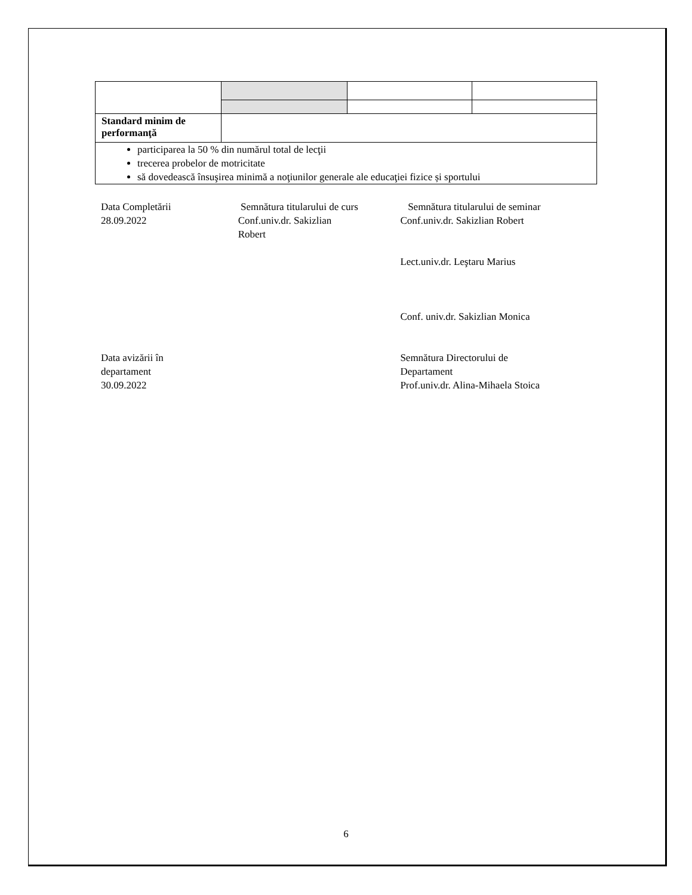| Standard minim de performanţă | | | |
| participarea la 50 % din numărul total de lecţii trecerea probelor de motricitate să dovedească însuşirea minimă a noţiunilor generale ale educaţiei fizice și sportului | | | |
Data Completării
28.09.2022
Data avizării în
departament
30.09.2022
Semnătura titularului de curs
Conf.univ.dr. Sakizlian
Robert
Semnătura titularului de seminar
Conf.univ.dr. Sakizlian Robert
Lect.univ.dr. Leştaru Marius
Conf. univ.dr. Sakizlian Monica
Semnătura Directorului de
Departament
Prof.univ.dr. Alina-Mihaela Stoica
6